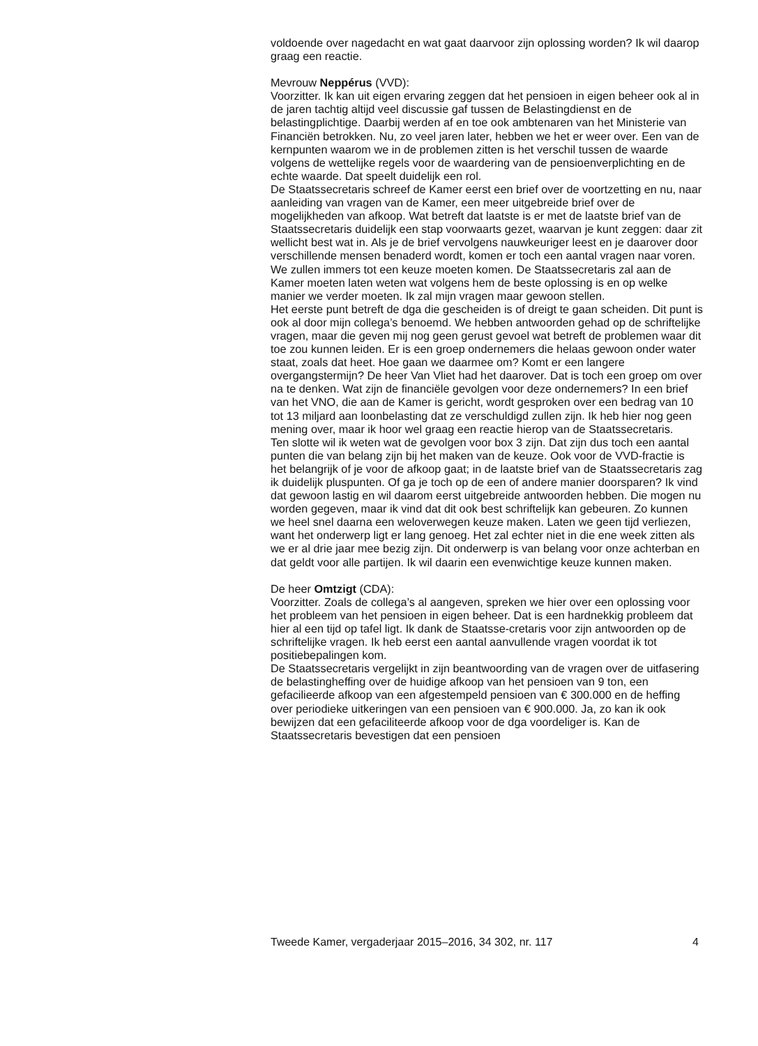voldoende over nagedacht en wat gaat daarvoor zijn oplossing worden? Ik wil daarop graag een reactie.
Mevrouw Neppérus (VVD):
Voorzitter. Ik kan uit eigen ervaring zeggen dat het pensioen in eigen beheer ook al in de jaren tachtig altijd veel discussie gaf tussen de Belastingdienst en de belastingplichtige. Daarbij werden af en toe ook ambtenaren van het Ministerie van Financiën betrokken. Nu, zo veel jaren later, hebben we het er weer over. Een van de kernpunten waarom we in de problemen zitten is het verschil tussen de waarde volgens de wettelijke regels voor de waardering van de pensioenverplichting en de echte waarde. Dat speelt duidelijk een rol.
De Staatssecretaris schreef de Kamer eerst een brief over de voortzetting en nu, naar aanleiding van vragen van de Kamer, een meer uitgebreide brief over de mogelijkheden van afkoop. Wat betreft dat laatste is er met de laatste brief van de Staatssecretaris duidelijk een stap voorwaarts gezet, waarvan je kunt zeggen: daar zit wellicht best wat in. Als je de brief vervolgens nauwkeuriger leest en je daarover door verschillende mensen benaderd wordt, komen er toch een aantal vragen naar voren. We zullen immers tot een keuze moeten komen. De Staatssecretaris zal aan de Kamer moeten laten weten wat volgens hem de beste oplossing is en op welke manier we verder moeten. Ik zal mijn vragen maar gewoon stellen.
Het eerste punt betreft de dga die gescheiden is of dreigt te gaan scheiden. Dit punt is ook al door mijn collega’s benoemd. We hebben antwoorden gehad op de schriftelijke vragen, maar die geven mij nog geen gerust gevoel wat betreft de problemen waar dit toe zou kunnen leiden. Er is een groep ondernemers die helaas gewoon onder water staat, zoals dat heet. Hoe gaan we daarmee om? Komt er een langere overgangstermijn? De heer Van Vliet had het daarover. Dat is toch een groep om over na te denken. Wat zijn de financiële gevolgen voor deze ondernemers? In een brief van het VNO, die aan de Kamer is gericht, wordt gesproken over een bedrag van 10 tot 13 miljard aan loonbelasting dat ze verschuldigd zullen zijn. Ik heb hier nog geen mening over, maar ik hoor wel graag een reactie hierop van de Staatssecretaris.
Ten slotte wil ik weten wat de gevolgen voor box 3 zijn. Dat zijn dus toch een aantal punten die van belang zijn bij het maken van de keuze. Ook voor de VVD-fractie is het belangrijk of je voor de afkoop gaat; in de laatste brief van de Staatssecretaris zag ik duidelijk pluspunten. Of ga je toch op de een of andere manier doorsparen? Ik vind dat gewoon lastig en wil daarom eerst uitgebreide antwoorden hebben. Die mogen nu worden gegeven, maar ik vind dat dit ook best schriftelijk kan gebeuren. Zo kunnen we heel snel daarna een weloverwegen keuze maken. Laten we geen tijd verliezen, want het onderwerp ligt er lang genoeg. Het zal echter niet in die ene week zitten als we er al drie jaar mee bezig zijn. Dit onderwerp is van belang voor onze achterban en dat geldt voor alle partijen. Ik wil daarin een evenwichtige keuze kunnen maken.
De heer Omtzigt (CDA):
Voorzitter. Zoals de collega’s al aangeven, spreken we hier over een oplossing voor het probleem van het pensioen in eigen beheer. Dat is een hardnekkig probleem dat hier al een tijd op tafel ligt. Ik dank de Staatsse-cretaris voor zijn antwoorden op de schriftelijke vragen. Ik heb eerst een aantal aanvullende vragen voordat ik tot positiebepalingen kom.
De Staatssecretaris vergelijkt in zijn beantwoording van de vragen over de uitfasering de belastingheffing over de huidige afkoop van het pensioen van 9 ton, een gefacilieerde afkoop van een afgestempeld pensioen van € 300.000 en de heffing over periodieke uitkeringen van een pensioen van € 900.000. Ja, zo kan ik ook bewijzen dat een gefaciliteerde afkoop voor de dga voordeliger is. Kan de Staatssecretaris bevestigen dat een pensioen
Tweede Kamer, vergaderjaar 2015–2016, 34 302, nr. 117 4